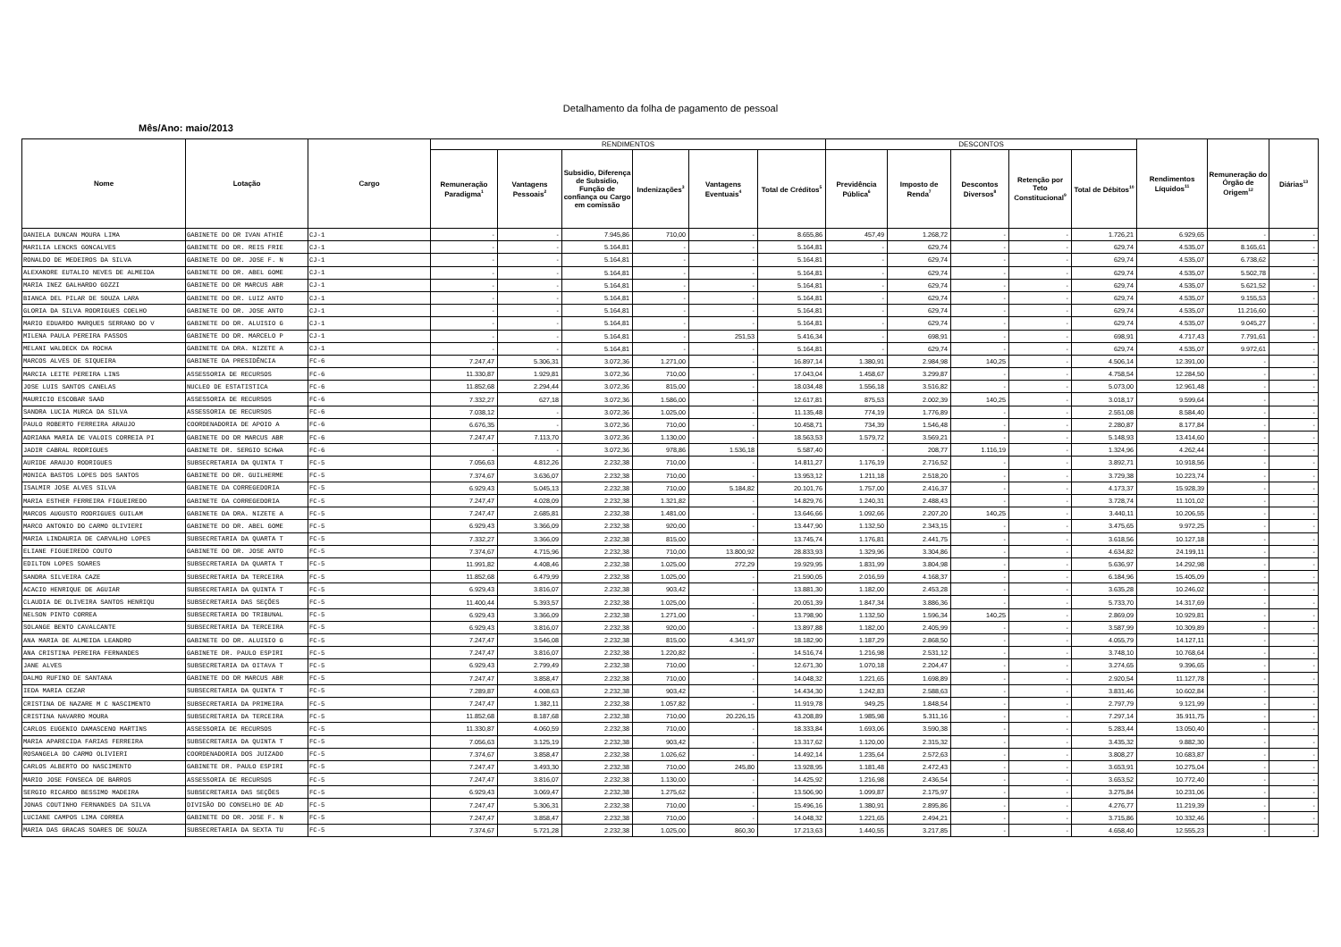Detalhamento da folha de pagamento de pessoal
Mês/Ano: maio/2013
| Nome | Lotação | Cargo | RENDIMENTOS | | | | | | DESCONTOS | | | | | Rendimentos Líquidos<sup>11</sup> | Remuneração do Órgão de Origem<sup>12</sup> | Diárias<sup>13</sup> |
| --- | --- | --- | --- | --- | --- | --- | --- | --- | --- | --- | --- | --- | --- | --- | --- | --- |
| | | | Remuneração Paradigma<sup>1</sup> | Vantagens Pessoais<sup>2</sup> | Subsidio, Diferença de Subsidio, Função de confiança ou Cargo em comissão | Indenizações<sup>3</sup> | Vantagens Eventuais<sup>4</sup> | Total de Créditos<sup>5</sup> | Previdência Pública<sup>6</sup> | Imposto de Renda<sup>7</sup> | Descontos Diversos<sup>8</sup> | Retenção por Teto Constitucional<sup>9</sup> | Total de Débitos<sup>10</sup> | | | |
| DANIELA DUNCAN MOURA LIMA | GABINETE DO DR IVAN ATHIÊ | CJ-1 | - | - | 7.945,86 | 710,00 | - | 8.655,86 | 457,49 | 1.268,72 | - | - | 1.726,21 | 6.929,65 | - | - |
| MARILIA LENCKS GONCALVES | GABINETE DO DR. REIS FRIE | CJ-1 | - | - | 5.164,81 | - | - | 5.164,81 | - | 629,74 | - | - | 629,74 | 4.535,07 | 8.165,61 | - |
| RONALDO DE MEDEIROS DA SILVA | GABINETE DO DR. JOSE F. N | CJ-1 | - | - | 5.164,81 | - | - | 5.164,81 | - | 629,74 | - | - | 629,74 | 4.535,07 | 6.738,62 | - |
| ALEXANDRE EUTALIO NEVES DE ALMEIDA | GABINETE DO DR. ABEL GOME | CJ-1 | - | - | 5.164,81 | - | - | 5.164,81 | - | 629,74 | - | - | 629,74 | 4.535,07 | 5.502,78 | - |
| MARIA INEZ GALHARDO GOZZI | GABINETE DO DR MARCUS ABR | CJ-1 | - | - | 5.164,81 | - | - | 5.164,81 | - | 629,74 | - | - | 629,74 | 4.535,07 | 5.621,52 | - |
| BIANCA DEL PILAR DE SOUZA LARA | GABINETE DO DR. LUIZ ANTO | CJ-1 | - | - | 5.164,81 | - | - | 5.164,81 | - | 629,74 | - | - | 629,74 | 4.535,07 | 9.155,53 | - |
| GLORIA DA SILVA RODRIGUES COELHO | GABINETE DO DR. JOSE ANTO | CJ-1 | - | - | 5.164,81 | - | - | 5.164,81 | - | 629,74 | - | - | 629,74 | 4.535,07 | 11.216,60 | - |
| MARIO EDUARDO MARQUES SERRANO DO V | GABINETE DO DR. ALUISIO G | CJ-1 | - | - | 5.164,81 | - | - | 5.164,81 | - | 629,74 | - | - | 629,74 | 4.535,07 | 9.045,27 | - |
| MILENA PAULA PEREIRA PASSOS | GABINETE DO DR. MARCELO P | CJ-1 | - | - | 5.164,81 | - | 251,53 | 5.416,34 | - | 698,91 | - | - | 698,91 | 4.717,43 | 7.791,61 | - |
| MELANI WALDECK DA ROCHA | GABINETE DA DRA. NIZETE A | CJ-1 | - | - | 5.164,81 | - | - | 5.164,81 | - | 629,74 | - | - | 629,74 | 4.535,07 | 9.972,61 | - |
| MARCOS ALVES DE SIQUEIRA | GABINETE DA PRESIDÊNCIA | FC-6 | 7.247,47 | 5.306,31 | 3.072,36 | 1.271,00 | - | 16.897,14 | 1.380,91 | 2.984,98 | 140,25 | - | 4.506,14 | 12.391,00 | - | - |
| MARCIA LEITE PEREIRA LINS | ASSESSORIA DE RECURSOS | FC-6 | 11.330,87 | 1.929,81 | 3.072,36 | 710,00 | - | 17.043,04 | 1.458,67 | 3.299,87 | - | - | 4.758,54 | 12.284,50 | - | - |
| JOSE LUIS SANTOS CANELAS | NUCLEO DE ESTATISTICA | FC-6 | 11.852,68 | 2.294,44 | 3.072,36 | 815,00 | - | 18.034,48 | 1.556,18 | 3.516,82 | - | - | 5.073,00 | 12.961,48 | - | - |
| MAURICIO ESCOBAR SAAD | ASSESSORIA DE RECURSOS | FC-6 | 7.332,27 | 627,18 | 3.072,36 | 1.586,00 | - | 12.617,81 | 875,53 | 2.002,39 | 140,25 | - | 3.018,17 | 9.599,64 | - | - |
| SANDRA LUCIA MURCA DA SILVA | ASSESSORIA DE RECURSOS | FC-6 | 7.038,12 | - | 3.072,36 | 1.025,00 | - | 11.135,48 | 774,19 | 1.776,89 | - | - | 2.551,08 | 8.584,40 | - | - |
| PAULO ROBERTO FERREIRA ARAUJO | COORDENADORIA DE APOIO A | FC-6 | 6.676,35 | - | 3.072,36 | 710,00 | - | 10.458,71 | 734,39 | 1.546,48 | - | - | 2.280,87 | 8.177,84 | - | - |
| ADRIANA MARIA DE VALOIS CORREIA PI | GABINETE DO DR MARCUS ABR | FC-6 | 7.247,47 | 7.113,70 | 3.072,36 | 1.130,00 | - | 18.563,53 | 1.579,72 | 3.569,21 | - | - | 5.148,93 | 13.414,60 | - | - |
| JADIR CABRAL RODRIGUES | GABINETE DR. SERGIO SCHWA | FC-6 | - | - | 3.072,36 | 978,86 | 1.536,18 | 5.587,40 | - | 208,77 | 1.116,19 | - | 1.324,96 | 4.262,44 | - | - |
| AURIDE ARAUJO RODRIGUES | SUBSECRETARIA DA QUINTA T | FC-5 | 7.056,63 | 4.812,26 | 2.232,38 | 710,00 | - | 14.811,27 | 1.176,19 | 2.716,52 | - | - | 3.892,71 | 10.918,56 | - | - |
| MONICA BASTOS LOPES DOS SANTOS | GABINETE DO DR. GUILHERME | FC-5 | 7.374,67 | 3.636,07 | 2.232,38 | 710,00 | - | 13.953,12 | 1.211,18 | 2.518,20 | - | - | 3.729,38 | 10.223,74 | - | - |
| ISALMIR JOSE ALVES SILVA | GABINETE DA CORREGEDORIA | FC-5 | 6.929,43 | 5.045,13 | 2.232,38 | 710,00 | 5.184,82 | 20.101,76 | 1.757,00 | 2.416,37 | - | - | 4.173,37 | 15.928,39 | - | - |
| MARIA ESTHER FERREIRA FIGUEIREDO | GABINETE DA CORREGEDORIA | FC-5 | 7.247,47 | 4.028,09 | 2.232,38 | 1.321,82 | - | 14.829,76 | 1.240,31 | 2.488,43 | - | - | 3.728,74 | 11.101,02 | - | - |
| MARCOS AUGUSTO RODRIGUES GUILAM | GABINETE DA DRA. NIZETE A | FC-5 | 7.247,47 | 2.685,81 | 2.232,38 | 1.481,00 | - | 13.646,66 | 1.092,66 | 2.207,20 | 140,25 | - | 3.440,11 | 10.206,55 | - | - |
| MARCO ANTONIO DO CARMO OLIVIERI | GABINETE DO DR. ABEL GOME | FC-5 | 6.929,43 | 3.366,09 | 2.232,38 | 920,00 | - | 13.447,90 | 1.132,50 | 2.343,15 | - | - | 3.475,65 | 9.972,25 | - | - |
| MARIA LINDAURIA DE CARVALHO LOPES | SUBSECRETARIA DA QUARTA T | FC-5 | 7.332,27 | 3.366,09 | 2.232,38 | 815,00 | - | 13.745,74 | 1.176,81 | 2.441,75 | - | - | 3.618,56 | 10.127,18 | - | - |
| ELIANE FIGUEIREDO COUTO | GABINETE DO DR. JOSE ANTO | FC-5 | 7.374,67 | 4.715,96 | 2.232,38 | 710,00 | 13.800,92 | 28.833,93 | 1.329,96 | 3.304,86 | - | - | 4.634,82 | 24.199,11 | - | - |
| EDILTON LOPES SOARES | SUBSECRETARIA DA QUARTA T | FC-5 | 11.991,82 | 4.408,46 | 2.232,38 | 1.025,00 | 272,29 | 19.929,95 | 1.831,99 | 3.804,98 | - | - | 5.636,97 | 14.292,98 | - | - |
| SANDRA SILVEIRA CAZE | SUBSECRETARIA DA TERCEIRA | FC-5 | 11.852,68 | 6.479,99 | 2.232,38 | 1.025,00 | - | 21.590,05 | 2.016,59 | 4.168,37 | - | - | 6.184,96 | 15.405,09 | - | - |
| ACACIO HENRIQUE DE AGUIAR | SUBSECRETARIA DA QUINTA T | FC-5 | 6.929,43 | 3.816,07 | 2.232,38 | 903,42 | - | 13.881,30 | 1.182,00 | 2.453,28 | - | - | 3.635,28 | 10.246,02 | - | - |
| CLAUDIA DE OLIVEIRA SANTOS HENRIQU | SUBSECRETARIA DAS SEÇÕES | FC-5 | 11.400,44 | 5.393,57 | 2.232,38 | 1.025,00 | - | 20.051,39 | 1.847,34 | 3.886,36 | - | - | 5.733,70 | 14.317,69 | - | - |
| NELSON PINTO CORREA | SUBSECRETARIA DO TRIBUNAL | FC-5 | 6.929,43 | 3.366,09 | 2.232,38 | 1.271,00 | - | 13.798,90 | 1.132,50 | 1.596,34 | 140,25 | - | 2.869,09 | 10.929,81 | - | - |
| SOLANGE BENTO CAVALCANTE | SUBSECRETARIA DA TERCEIRA | FC-5 | 6.929,43 | 3.816,07 | 2.232,38 | 920,00 | - | 13.897,88 | 1.182,00 | 2.405,99 | - | - | 3.587,99 | 10.309,89 | - | - |
| ANA MARIA DE ALMEIDA LEANDRO | GABINETE DO DR. ALUISIO G | FC-5 | 7.247,47 | 3.546,08 | 2.232,38 | 815,00 | 4.341,97 | 18.182,90 | 1.187,29 | 2.868,50 | - | - | 4.055,79 | 14.127,11 | - | - |
| ANA CRISTINA PEREIRA FERNANDES | GABINETE DR. PAULO ESPIRI | FC-5 | 7.247,47 | 3.816,07 | 2.232,38 | 1.220,82 | - | 14.516,74 | 1.216,98 | 2.531,12 | - | - | 3.748,10 | 10.768,64 | - | - |
| JANE ALVES | SUBSECRETARIA DA OITAVA T | FC-5 | 6.929,43 | 2.799,49 | 2.232,38 | 710,00 | - | 12.671,30 | 1.070,18 | 2.204,47 | - | - | 3.274,65 | 9.396,65 | - | - |
| DALMO RUFINO DE SANTANA | GABINETE DO DR MARCUS ABR | FC-5 | 7.247,47 | 3.858,47 | 2.232,38 | 710,00 | - | 14.048,32 | 1.221,65 | 1.698,89 | - | - | 2.920,54 | 11.127,78 | - | - |
| IEDA MARIA CEZAR | SUBSECRETARIA DA QUINTA T | FC-5 | 7.289,87 | 4.008,63 | 2.232,38 | 903,42 | - | 14.434,30 | 1.242,83 | 2.588,63 | - | - | 3.831,46 | 10.602,84 | - | - |
| CRISTINA DE NAZARE M C NASCIMENTO | SUBSECRETARIA DA PRIMEIRA | FC-5 | 7.247,47 | 1.382,11 | 2.232,38 | 1.057,82 | - | 11.919,78 | 949,25 | 1.848,54 | - | - | 2.797,79 | 9.121,99 | - | - |
| CRISTINA NAVARRO MOURA | SUBSECRETARIA DA TERCEIRA | FC-5 | 11.852,68 | 8.187,68 | 2.232,38 | 710,00 | 20.226,15 | 43.208,89 | 1.985,98 | 5.311,16 | - | - | 7.297,14 | 35.911,75 | - | - |
| CARLOS EUGENIO DAMASCENO MARTINS | ASSESSORIA DE RECURSOS | FC-5 | 11.330,87 | 4.060,59 | 2.232,38 | 710,00 | - | 18.333,84 | 1.693,06 | 3.590,38 | - | - | 5.283,44 | 13.050,40 | - | - |
| MARIA APARECIDA FARIAS FERREIRA | SUBSECRETARIA DA QUINTA T | FC-5 | 7.056,63 | 3.125,19 | 2.232,38 | 903,42 | - | 13.317,62 | 1.120,00 | 2.315,32 | - | - | 3.435,32 | 9.882,30 | - | - |
| ROSANGELA DO CARMO OLIVIERI | COORDENADORIA DOS JUIZADO | FC-5 | 7.374,67 | 3.858,47 | 2.232,38 | 1.026,62 | - | 14.492,14 | 1.235,64 | 2.572,63 | - | - | 3.808,27 | 10.683,87 | - | - |
| CARLOS ALBERTO DO NASCIMENTO | GABINETE DR. PAULO ESPIRI | FC-5 | 7.247,47 | 3.493,30 | 2.232,38 | 710,00 | 245,80 | 13.928,95 | 1.181,48 | 2.472,43 | - | - | 3.653,91 | 10.275,04 | - | - |
| MARIO JOSE FONSECA DE BARROS | ASSESSORIA DE RECURSOS | FC-5 | 7.247,47 | 3.816,07 | 2.232,38 | 1.130,00 | - | 14.425,92 | 1.216,98 | 2.436,54 | - | - | 3.653,52 | 10.772,40 | - | - |
| SERGIO RICARDO BESSIMO MADEIRA | SUBSECRETARIA DAS SEÇÕES | FC-5 | 6.929,43 | 3.069,47 | 2.232,38 | 1.275,62 | - | 13.506,90 | 1.099,87 | 2.175,97 | - | - | 3.275,84 | 10.231,06 | - | - |
| JONAS COUTINHO FERNANDES DA SILVA | DIVISÃO DO CONSELHO DE AD | FC-5 | 7.247,47 | 5.306,31 | 2.232,38 | 710,00 | - | 15.496,16 | 1.380,91 | 2.895,86 | - | - | 4.276,77 | 11.219,39 | - | - |
| LUCIANE CAMPOS LIMA CORREA | GABINETE DO DR. JOSE F. N | FC-5 | 7.247,47 | 3.858,47 | 2.232,38 | 710,00 | - | 14.048,32 | 1.221,65 | 2.494,21 | - | - | 3.715,86 | 10.332,46 | - | - |
| MARIA DAS GRACAS SOARES DE SOUZA | SUBSECRETARIA DA SEXTA TU | FC-5 | 7.374,67 | 5.721,28 | 2.232,38 | 1.025,00 | 860,30 | 17.213,63 | 1.440,55 | 3.217,85 | - | - | 4.658,40 | 12.555,23 | - | - |